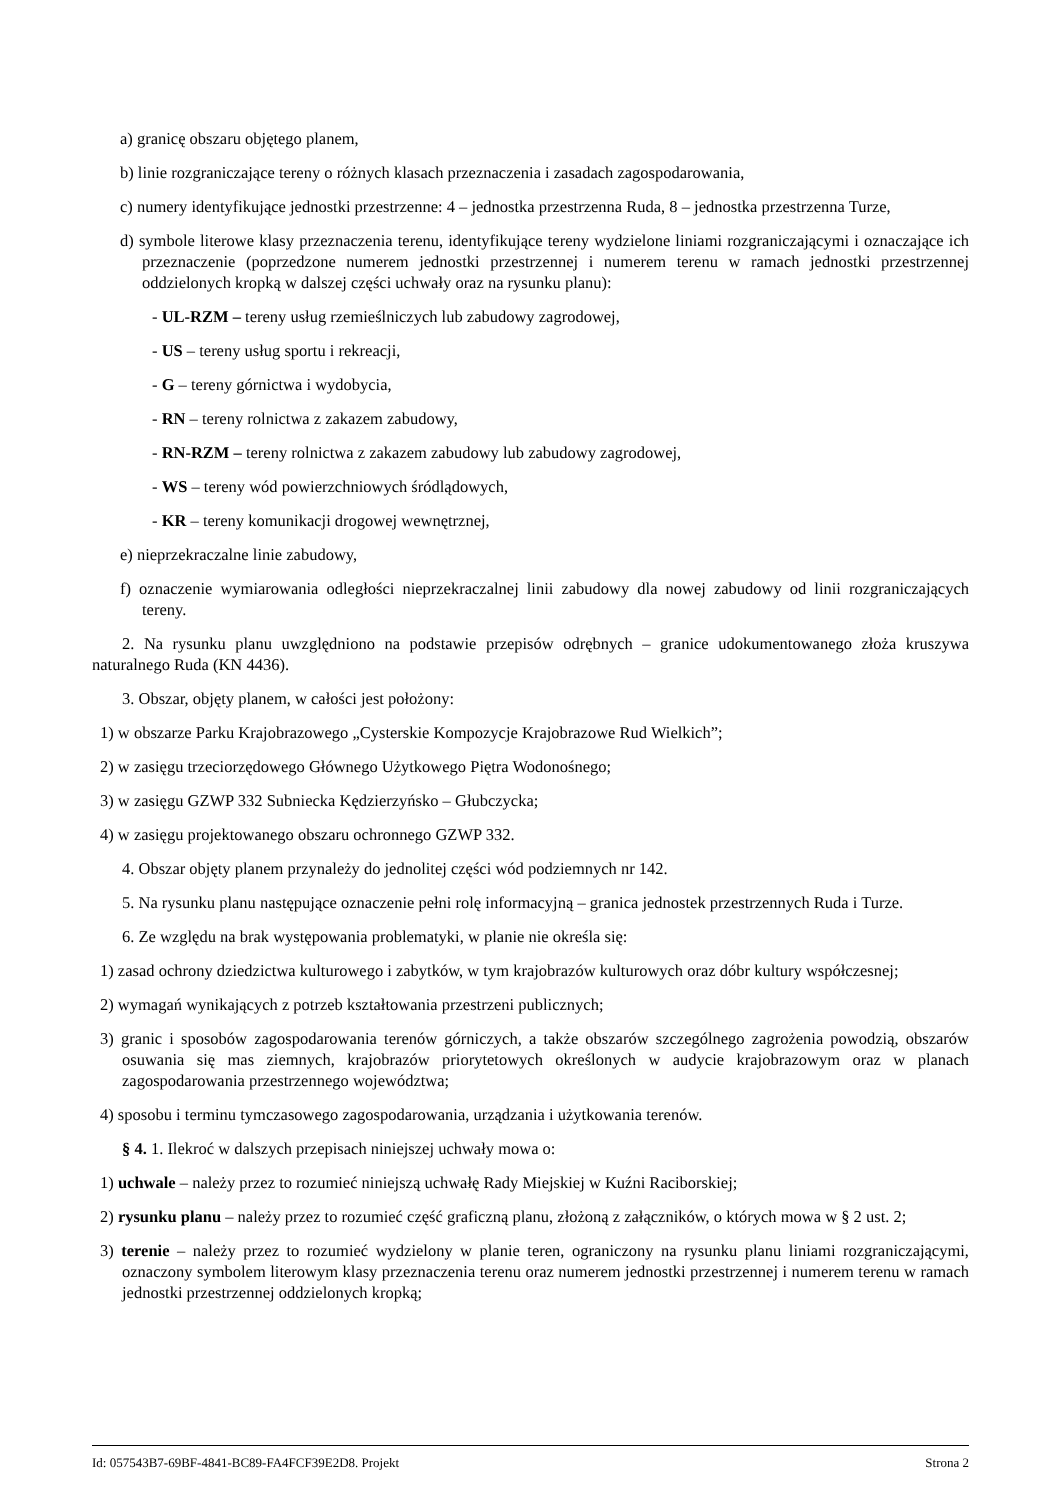a) granicę obszaru objętego planem,
b) linie rozgraniczające tereny o różnych klasach przeznaczenia i zasadach zagospodarowania,
c) numery identyfikujące jednostki przestrzenne: 4 – jednostka przestrzenna Ruda, 8 – jednostka przestrzenna Turze,
d) symbole literowe klasy przeznaczenia terenu, identyfikujące tereny wydzielone liniami rozgraniczającymi i oznaczające ich przeznaczenie (poprzedzone numerem jednostki przestrzennej i numerem terenu w ramach jednostki przestrzennej oddzielonych kropką w dalszej części uchwały oraz na rysunku planu):
- UL-RZM – tereny usług rzemieślniczych lub zabudowy zagrodowej,
- US – tereny usług sportu i rekreacji,
- G – tereny górnictwa i wydobycia,
- RN – tereny rolnictwa z zakazem zabudowy,
- RN-RZM – tereny rolnictwa z zakazem zabudowy lub zabudowy zagrodowej,
- WS – tereny wód powierzchniowych śródlądowych,
- KR – tereny komunikacji drogowej wewnętrznej,
e) nieprzekraczalne linie zabudowy,
f) oznaczenie wymiarowania odległości nieprzekraczalnej linii zabudowy dla nowej zabudowy od linii rozgraniczających tereny.
2. Na rysunku planu uwzględniono na podstawie przepisów odrębnych – granice udokumentowanego złoża kruszywa naturalnego Ruda (KN 4436).
3. Obszar, objęty planem, w całości jest położony:
1) w obszarze Parku Krajobrazowego „Cysterskie Kompozycje Krajobrazowe Rud Wielkich”;
2) w zasięgu trzeciorzędowego Głównego Użytkowego Piętra Wodonośnego;
3) w zasięgu GZWP 332 Subniecka Kędzierzyńsko – Głubczycka;
4) w zasięgu projektowanego obszaru ochronnego GZWP 332.
4. Obszar objęty planem przynależy do jednolitej części wód podziemnych nr 142.
5. Na rysunku planu następujące oznaczenie pełni rolę informacyjną – granica jednostek przestrzennych Ruda i Turze.
6. Ze względu na brak występowania problematyki, w planie nie określa się:
1) zasad ochrony dziedzictwa kulturowego i zabytków, w tym krajobrazów kulturowych oraz dóbr kultury współczesnej;
2) wymagań wynikających z potrzeb kształtowania przestrzeni publicznych;
3) granic i sposobów zagospodarowania terenów górniczych, a także obszarów szczególnego zagrożenia powodzią, obszarów osuwania się mas ziemnych, krajobrazów priorytetowych określonych w audycie krajobrazowym oraz w planach zagospodarowania przestrzennego województwa;
4) sposobu i terminu tymczasowego zagospodarowania, urządzania i użytkowania terenów.
§ 4. 1. Ilekroć w dalszych przepisach niniejszej uchwały mowa o:
1) uchwale – należy przez to rozumieć niniejszą uchwałę Rady Miejskiej w Kuźni Raciborskiej;
2) rysunku planu – należy przez to rozumieć część graficzną planu, złożoną z załączników, o których mowa w § 2 ust. 2;
3) terenie – należy przez to rozumieć wydzielony w planie teren, ograniczony na rysunku planu liniami rozgraniczającymi, oznaczony symbolem literowym klasy przeznaczenia terenu oraz numerem jednostki przestrzennej i numerem terenu w ramach jednostki przestrzennej oddzielonych kropką;
Id: 057543B7-69BF-4841-BC89-FA4FCF39E2D8. Projekt Strona 2